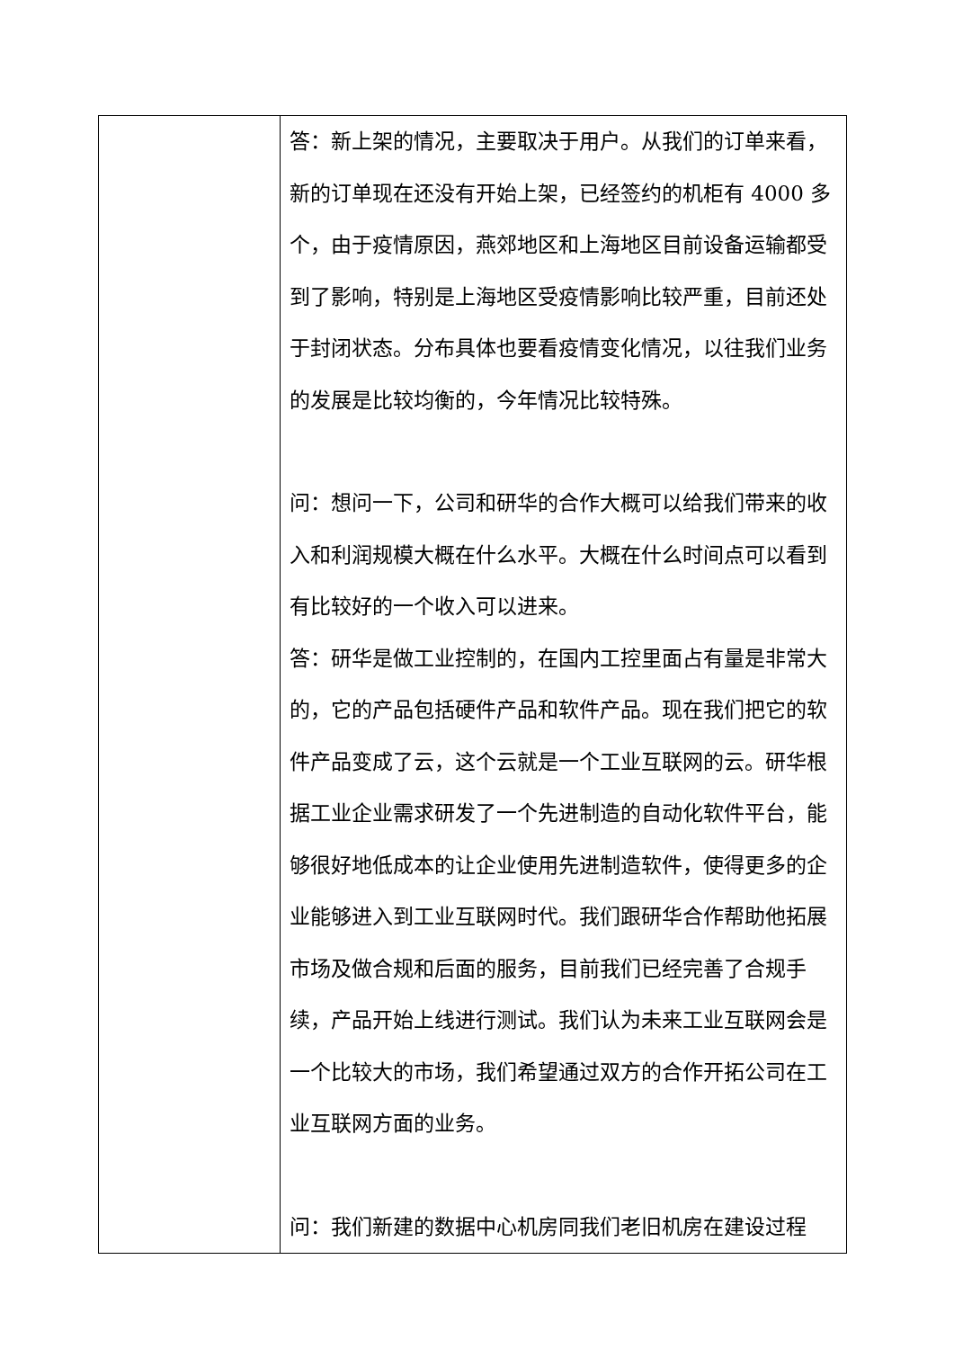| | 答：新上架的情况，主要取决于用户。从我们的订单来看，新的订单现在还没有开始上架，已经签约的机柜有 4000 多个，由于疫情原因，燕郊地区和上海地区目前设备运输都受到了影响，特别是上海地区受疫情影响比较严重，目前还处于封闭状态。分布具体也要看疫情变化情况，以往我们业务的发展是比较均衡的，今年情况比较特殊。 问：想问一下，公司和研华的合作大概可以给我们带来的收入和利润规模大概在什么水平。大概在什么时间点可以看到有比较好的一个收入可以进来。 答：研华是做工业控制的，在国内工控里面占有量是非常大的，它的产品包括硬件产品和软件产品。现在我们把它的软件产品变成了云，这个云就是一个工业互联网的云。研华根据工业企业需求研发了一个先进制造的自动化软件平台，能够很好地低成本的让企业使用先进制造软件，使得更多的企业能够进入到工业互联网时代。我们跟研华合作帮助他拓展市场及做合规和后面的服务，目前我们已经完善了合规手续，产品开始上线进行测试。我们认为未来工业互联网会是一个比较大的市场，我们希望通过双方的合作开拓公司在工业互联网方面的业务。 问：我们新建的数据中心机房同我们老旧机房在建设过程 |